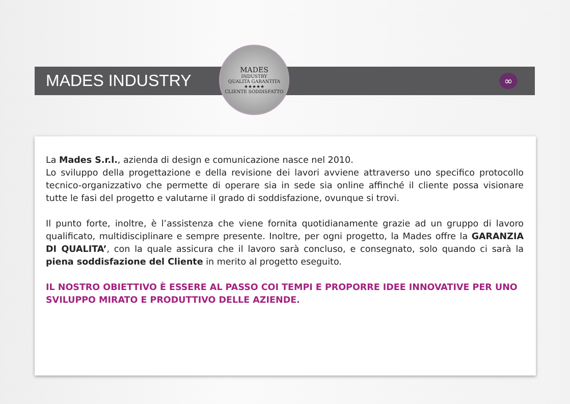MADES INDUSTRY
MADES
INDUSTRY
QUALITÀ GARANTITA
★★★★★
CLIENTE SODDISFATTO
∞
La Mades S.r.l., azienda di design e comunicazione nasce nel 2010.
Lo sviluppo della progettazione e della revisione dei lavori avviene attraverso uno specifico protocollo tecnico-organizzativo che permette di operare sia in sede sia online affinché il cliente possa visionare tutte le fasi del progetto e valutarne il grado di soddisfazione, ovunque si trovi.
Il punto forte, inoltre, è l’assistenza che viene fornita quotidianamente grazie ad un gruppo di lavoro qualificato, multidisciplinare e sempre presente. Inoltre, per ogni progetto, la Mades offre la GARANZIA DI QUALITA’, con la quale assicura che il lavoro sarà concluso, e consegnato, solo quando ci sarà la piena soddisfazione del Cliente in merito al progetto eseguito.
IL NOSTRO OBIETTIVO È ESSERE AL PASSO COI TEMPI E PROPORRE IDEE INNOVATIVE PER UNO SVILUPPO MIRATO E PRODUTTIVO DELLE AZIENDE.